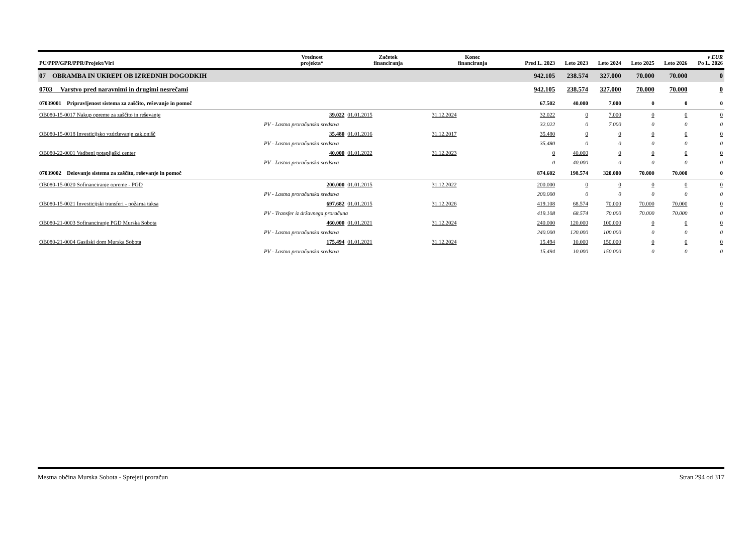| PU/PPP/GPR/PPR/Projekt/Viri | Vrednost projekta* | Začetek financiranja | Konec financiranja | Pred L. 2023 | Leto 2023 | Leto 2024 | Leto 2025 | Leto 2026 | v EUR Po L. 2026 |
| --- | --- | --- | --- | --- | --- | --- | --- | --- | --- |
| 07 OBRAMBA IN UKREPI OB IZREDNIH DOGODKIH | | | | 942.105 | 238.574 | 327.000 | 70.000 | 70.000 | 0 |
| 0703 Varstvo pred naravnimi in drugimi nesrečami | | | | 942.105 | 238.574 | 327.000 | 70.000 | 70.000 | 0 |
| 07039001 Pripravljenost sistema za zaščito, reševanje in pomoč | | | | 67.502 | 40.000 | 7.000 | 0 | 0 | 0 |
| OB080-15-0017 Nakup opreme za zaščito in reševanje | 39.022 | 01.01.2015 | 31.12.2024 | 32.022 | 0 | 7.000 | 0 | 0 | 0 |
| PV - Lastna proračunska sredstva | | | | 32.022 | 0 | 7.000 | 0 | 0 | 0 |
| OB080-15-0018 Investicijsko vzdrževanje zaklonišč | 35.480 | 01.01.2016 | 31.12.2017 | 35.480 | 0 | 0 | 0 | 0 | 0 |
| PV - Lastna proračunska sredstva | | | | 35.480 | 0 | 0 | 0 | 0 | 0 |
| OB080-22-0001 Vadbeni potapljaški center | 40.000 | 01.01.2022 | 31.12.2023 | 0 | 40.000 | 0 | 0 | 0 | 0 |
| PV - Lastna proračunska sredstva | | | | 0 | 40.000 | 0 | 0 | 0 | 0 |
| 07039002 Delovanje sistema za zaščito, reševanje in pomoč | | | | 874.602 | 198.574 | 320.000 | 70.000 | 70.000 | 0 |
| OB080-15-0020 Sofinanciranje opreme - PGD | 200.000 | 01.01.2015 | 31.12.2022 | 200.000 | 0 | 0 | 0 | 0 | 0 |
| PV - Lastna proračunska sredstva | | | | 200.000 | 0 | 0 | 0 | 0 | 0 |
| OB080-15-0021 Investicijski transferi - požarna taksa | 697.682 | 01.01.2015 | 31.12.2026 | 419.108 | 68.574 | 70.000 | 70.000 | 70.000 | 0 |
| PV - Transfer iz državnega proračuna | | | | 419.108 | 68.574 | 70.000 | 70.000 | 70.000 | 0 |
| OB080-21-0003 Sofinanciranje PGD Murska Sobota | 460.000 | 01.01.2021 | 31.12.2024 | 240.000 | 120.000 | 100.000 | 0 | 0 | 0 |
| PV - Lastna proračunska sredstva | | | | 240.000 | 120.000 | 100.000 | 0 | 0 | 0 |
| OB080-21-0004 Gasilski dom Murska Sobota | 175.494 | 01.01.2021 | 31.12.2024 | 15.494 | 10.000 | 150.000 | 0 | 0 | 0 |
| PV - Lastna proračunska sredstva | | | | 15.494 | 10.000 | 150.000 | 0 | 0 | 0 |
Mestna občina Murska Sobota - Sprejeti proračun Stran 294 od 317